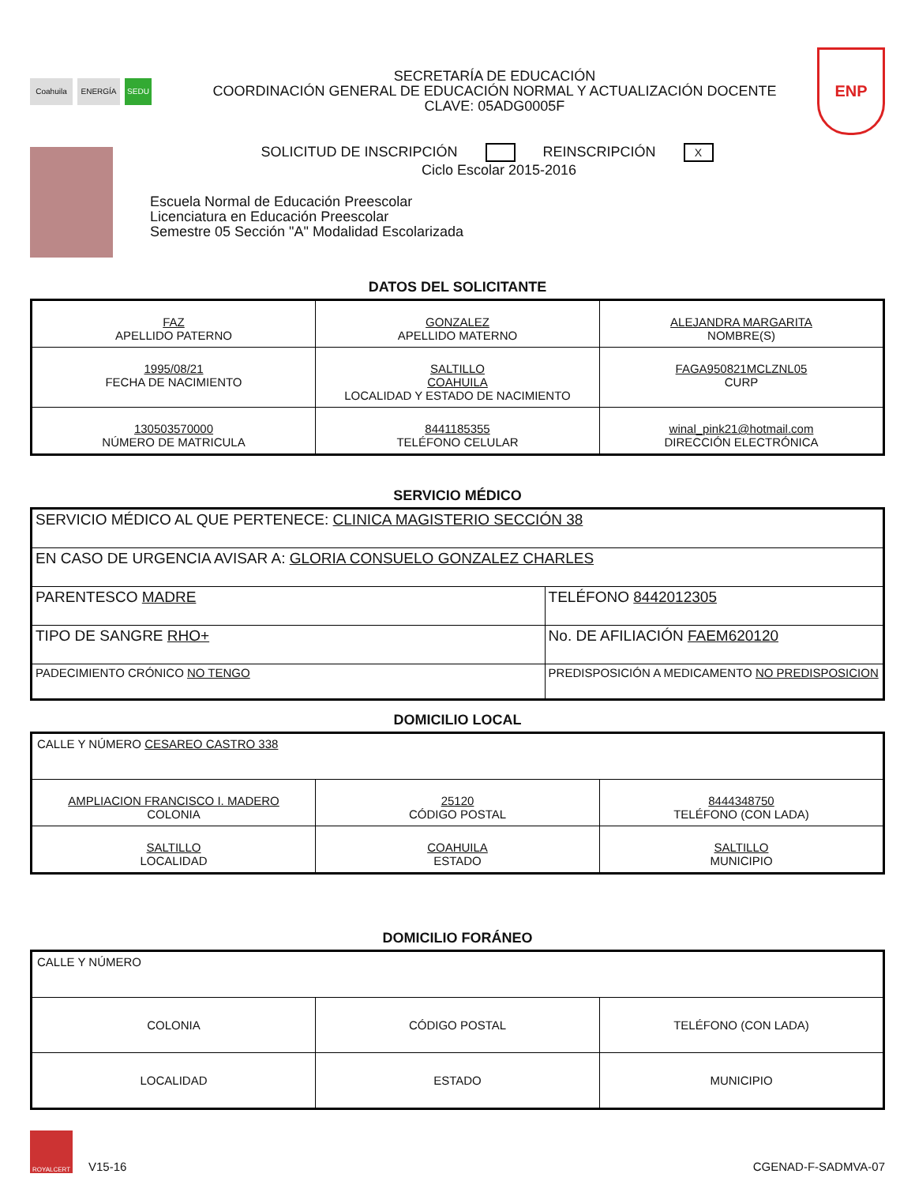Coahuila ENERGÍA SEDU
SECRETARÍA DE EDUCACIÓN
COORDINACIÓN GENERAL DE EDUCACIÓN NORMAL Y ACTUALIZACIÓN DOCENTE
CLAVE: 05ADG0005F
ENP
SOLICITUD DE INSCRIPCIÓN REINSCRIPCIÓN X
Ciclo Escolar 2015-2016
Escuela Normal de Educación Preescolar
Licenciatura en Educación Preescolar
Semestre 05 Sección "A" Modalidad Escolarizada
DATOS DEL SOLICITANTE
| FAZ APELLIDO PATERNO | GONZALEZ APELLIDO MATERNO | ALEJANDRA MARGARITA NOMBRE(S) |
| 1995/08/21 FECHA DE NACIMIENTO | SALTILLO COAHUILA LOCALIDAD Y ESTADO DE NACIMIENTO | FAGA950821MCLZNL05 CURP |
| 130503570000 NÚMERO DE MATRICULA | 8441185355 TELÉFONO CELULAR | winal_pink21@hotmail.com DIRECCIÓN ELECTRÓNICA |
SERVICIO MÉDICO
| SERVICIO MÉDICO AL QUE PERTENECE: CLINICA MAGISTERIO SECCIÓN 38 | |
| EN CASO DE URGENCIA AVISAR A: GLORIA CONSUELO GONZALEZ CHARLES | |
| PARENTESCO MADRE | TELÉFONO 8442012305 |
| TIPO DE SANGRE RHO+ | No. DE AFILIACIÓN FAEM620120 |
| PADECIMIENTO CRÓNICO NO TENGO | PREDISPOSICIÓN A MEDICAMENTO NO PREDISPOSICION |
DOMICILIO LOCAL
| CALLE Y NÚMERO CESAREO CASTRO 338 | | |
| AMPLIACION FRANCISCO I. MADERO COLONIA | 25120 CÓDIGO POSTAL | 8444348750 TELÉFONO (CON LADA) |
| SALTILLO LOCALIDAD | COAHUILA ESTADO | SALTILLO MUNICIPIO |
DOMICILIO FORÁNEO
| CALLE Y NÚMERO | | |
| COLONIA | CÓDIGO POSTAL | TELÉFONO (CON LADA) |
| LOCALIDAD | ESTADO | MUNICIPIO |
ROYALCERT
V15-16
CGENAD-F-SADMVA-07